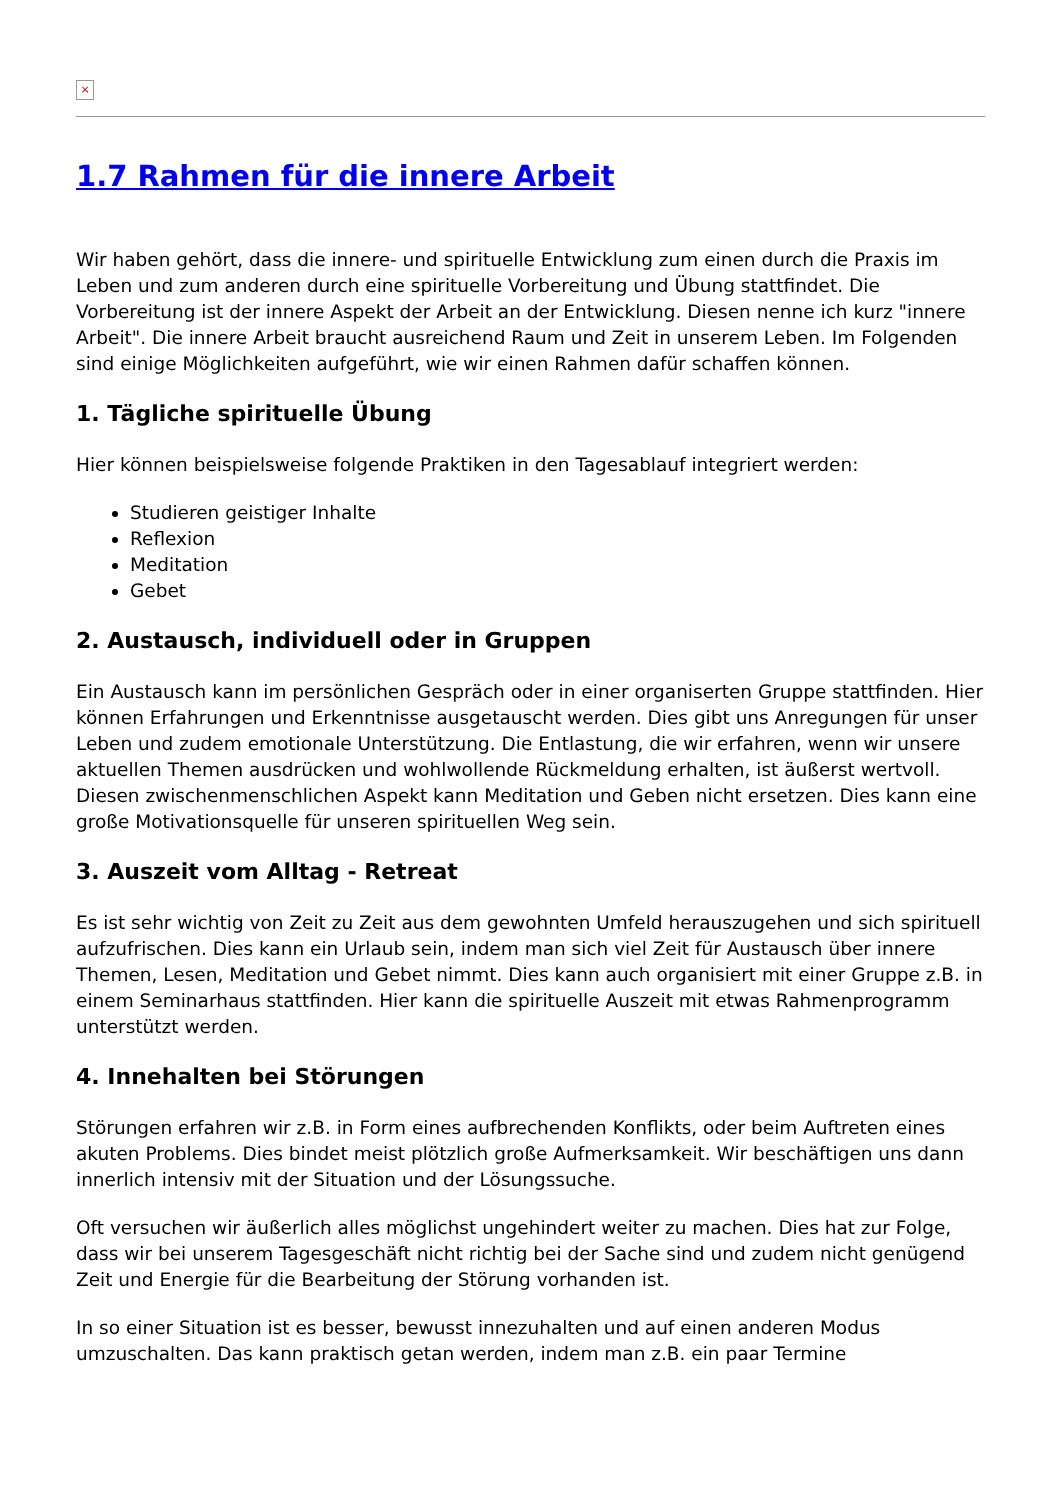×
1.7 Rahmen für die innere Arbeit
Wir haben gehört, dass die innere- und spirituelle Entwicklung zum einen durch die Praxis im Leben und zum anderen durch eine spirituelle Vorbereitung und Übung stattfindet. Die Vorbereitung ist der innere Aspekt der Arbeit an der Entwicklung. Diesen nenne ich kurz "innere Arbeit". Die innere Arbeit braucht ausreichend Raum und Zeit in unserem Leben. Im Folgenden sind einige Möglichkeiten aufgeführt, wie wir einen Rahmen dafür schaffen können.
1. Tägliche spirituelle Übung
Hier können beispielsweise folgende Praktiken in den Tagesablauf integriert werden:
Studieren geistiger Inhalte
Reflexion
Meditation
Gebet
2. Austausch, individuell oder in Gruppen
Ein Austausch kann im persönlichen Gespräch oder in einer organiserten Gruppe stattfinden. Hier können Erfahrungen und Erkenntnisse ausgetauscht werden. Dies gibt uns Anregungen für unser Leben und zudem emotionale Unterstützung. Die Entlastung, die wir erfahren, wenn wir unsere aktuellen Themen ausdrücken und wohlwollende Rückmeldung erhalten, ist äußerst wertvoll. Diesen zwischenmenschlichen Aspekt kann Meditation und Geben nicht ersetzen. Dies kann eine große Motivationsquelle für unseren spirituellen Weg sein.
3. Auszeit vom Alltag - Retreat
Es ist sehr wichtig von Zeit zu Zeit aus dem gewohnten Umfeld herauszugehen und sich spirituell aufzufrischen. Dies kann ein Urlaub sein, indem man sich viel Zeit für Austausch über innere Themen, Lesen, Meditation und Gebet nimmt. Dies kann auch organisiert mit einer Gruppe z.B. in einem Seminarhaus stattfinden. Hier kann die spirituelle Auszeit mit etwas Rahmenprogramm unterstützt werden.
4. Innehalten bei Störungen
Störungen erfahren wir z.B. in Form eines aufbrechenden Konflikts, oder beim Auftreten eines akuten Problems. Dies bindet meist plötzlich große Aufmerksamkeit. Wir beschäftigen uns dann innerlich intensiv mit der Situation und der Lösungssuche.
Oft versuchen wir äußerlich alles möglichst ungehindert weiter zu machen. Dies hat zur Folge, dass wir bei unserem Tagesgeschäft nicht richtig bei der Sache sind und zudem nicht genügend Zeit und Energie für die Bearbeitung der Störung vorhanden ist.
In so einer Situation ist es besser, bewusst innezuhalten und auf einen anderen Modus umzuschalten. Das kann praktisch getan werden, indem man z.B. ein paar Termine